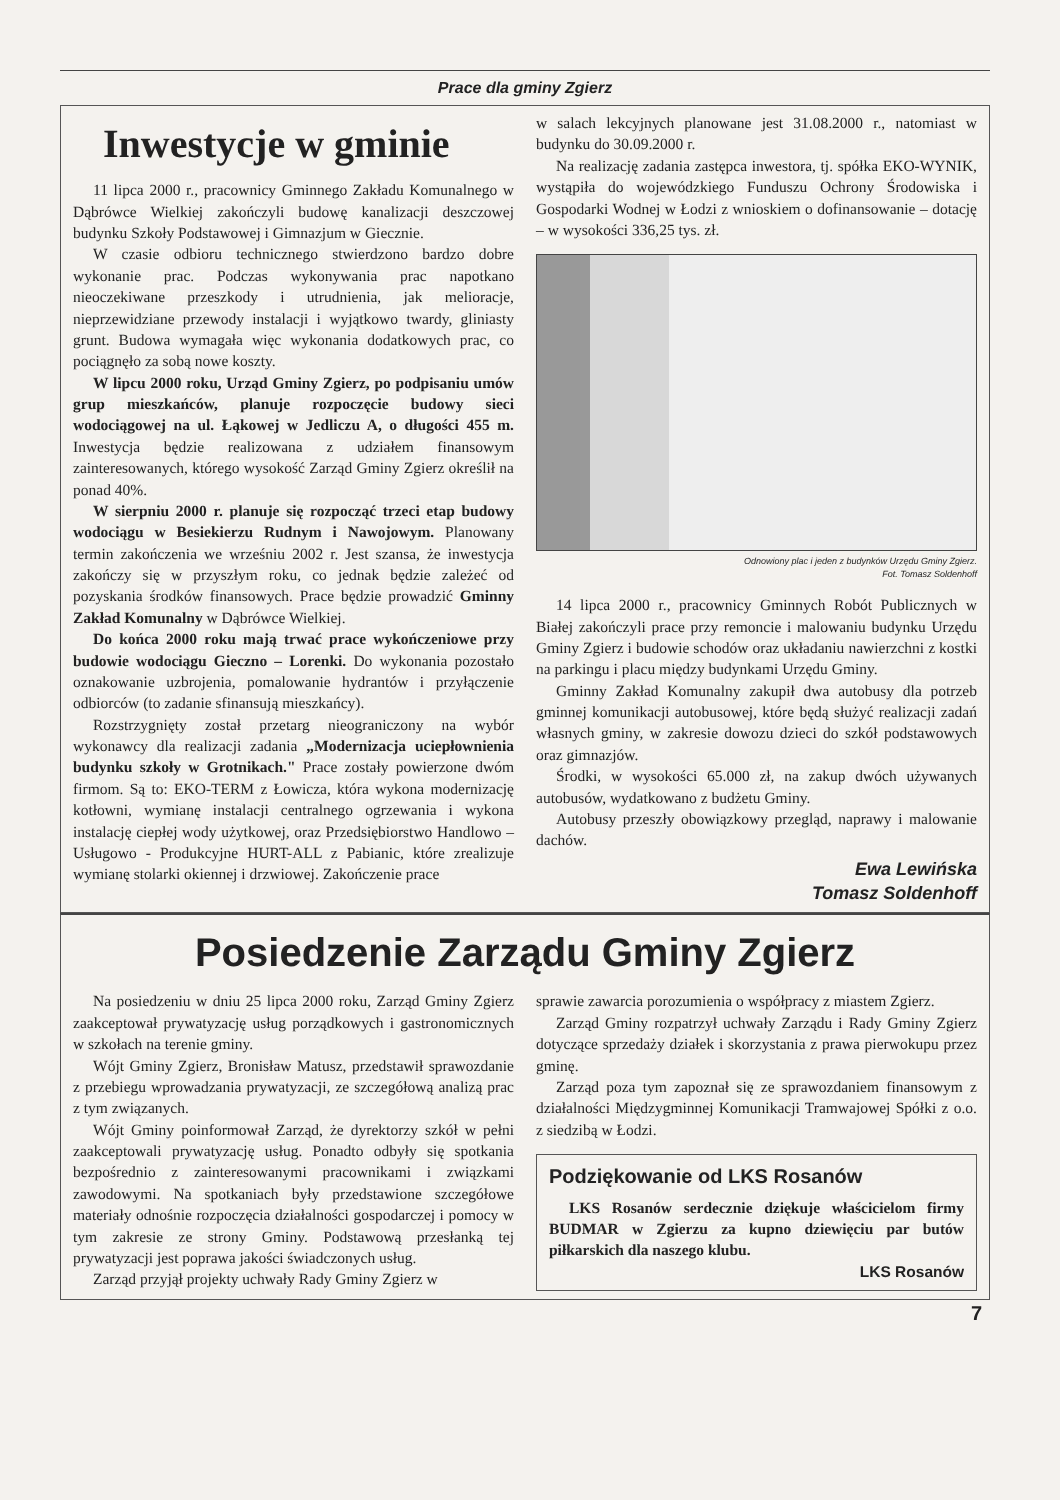Prace dla gminy Zgierz
Inwestycje w gminie
11 lipca 2000 r., pracownicy Gminnego Zakładu Komunalnego w Dąbrówce Wielkiej zakończyli budowę kanalizacji deszczowej budynku Szkoły Podstawowej i Gimnazjum w Giecznie.
W czasie odbioru technicznego stwierdzono bardzo dobre wykonanie prac. Podczas wykonywania prac napotkano nieoczekiwane przeszkody i utrudnienia, jak melioracje, nieprzewidziane przewody instalacji i wyjątkowo twardy, gliniasty grunt. Budowa wymagała więc wykonania dodatkowych prac, co pociągnęło za sobą nowe koszty.
W lipcu 2000 roku, Urząd Gminy Zgierz, po podpisaniu umów grup mieszkańców, planuje rozpoczęcie budowy sieci wodociągowej na ul. Łąkowej w Jedliczu A, o długości 455 m. Inwestycja będzie realizowana z udziałem finansowym zainteresowanych, którego wysokość Zarząd Gminy Zgierz określił na ponad 40%.
W sierpniu 2000 r. planuje się rozpocząć trzeci etap budowy wodociągu w Besiekierzu Rudnym i Nawojowym. Planowany termin zakończenia we wrześniu 2002 r. Jest szansa, że inwestycja zakończy się w przyszłym roku, co jednak będzie zależeć od pozyskania środków finansowych. Prace będzie prowadzić Gminny Zakład Komunalny w Dąbrówce Wielkiej.
Do końca 2000 roku mają trwać prace wykończeniowe przy budowie wodociągu Gieczno – Lorenki. Do wykonania pozostało oznakowanie uzbrojenia, pomalowanie hydrantów i przyłączenie odbiorców (to zadanie sfinansują mieszkańcy).
Rozstrzygnięty został przetarg nieograniczony na wybór wykonawcy dla realizacji zadania „Modernizacja uciepłownienia budynku szkoły w Grotnikach." Prace zostały powierzone dwóm firmom. Są to: EKO-TERM z Łowicza, która wykona modernizację kotłowni, wymianę instalacji centralnego ogrzewania i wykona instalację ciepłej wody użytkowej, oraz Przedsiębiorstwo Handlowo – Usługowo - Produkcyjne HURT-ALL z Pabianic, które zrealizuje wymianę stolarki okiennej i drzwiowej. Zakończenie prace
w salach lekcyjnych planowane jest 31.08.2000 r., natomiast w budynku do 30.09.2000 r.
Na realizację zadania zastępca inwestora, tj. spółka EKO-WYNIK, wystąpiła do wojewódzkiego Funduszu Ochrony Środowiska i Gospodarki Wodnej w Łodzi z wnioskiem o dofinansowanie – dotację – w wysokości 336,25 tys. zł.
Odnowiony plac i jeden z budynków Urzędu Gminy Zgierz.
Fot. Tomasz Soldenhoff
14 lipca 2000 r., pracownicy Gminnych Robót Publicznych w Białej zakończyli prace przy remoncie i malowaniu budynku Urzędu Gminy Zgierz i budowie schodów oraz układaniu nawierzchni z kostki na parkingu i placu między budynkami Urzędu Gminy.
Gminny Zakład Komunalny zakupił dwa autobusy dla potrzeb gminnej komunikacji autobusowej, które będą służyć realizacji zadań własnych gminy, w zakresie dowozu dzieci do szkół podstawowych oraz gimnazjów.
Środki, w wysokości 65.000 zł, na zakup dwóch używanych autobusów, wydatkowano z budżetu Gminy.
Autobusy przeszły obowiązkowy przegląd, naprawy i malowanie dachów.
Ewa Lewińska
Tomasz Soldenhoff
Posiedzenie Zarządu Gminy Zgierz
Na posiedzeniu w dniu 25 lipca 2000 roku, Zarząd Gminy Zgierz zaakceptował prywatyzację usług porządkowych i gastronomicznych w szkołach na terenie gminy.
Wójt Gminy Zgierz, Bronisław Matusz, przedstawił sprawozdanie z przebiegu wprowadzania prywatyzacji, ze szczegółową analizą prac z tym związanych.
Wójt Gminy poinformował Zarząd, że dyrektorzy szkół w pełni zaakceptowali prywatyzację usług. Ponadto odbyły się spotkania bezpośrednio z zainteresowanymi pracownikami i związkami zawodowymi. Na spotkaniach były przedstawione szczegółowe materiały odnośnie rozpoczęcia działalności gospodarczej i pomocy w tym zakresie ze strony Gminy. Podstawową przesłanką tej prywatyzacji jest poprawa jakości świadczonych usług.
Zarząd przyjął projekty uchwały Rady Gminy Zgierz w
sprawie zawarcia porozumienia o współpracy z miastem Zgierz.
Zarząd Gminy rozpatrzył uchwały Zarządu i Rady Gminy Zgierz dotyczące sprzedaży działek i skorzystania z prawa pierwokupu przez gminę.
Zarząd poza tym zapoznał się ze sprawozdaniem finansowym z działalności Międzygminnej Komunikacji Tramwajowej Spółki z o.o. z siedzibą w Łodzi.
Podziękowanie od LKS Rosanów
LKS Rosanów serdecznie dziękuje właścicielom firmy BUDMAR w Zgierzu za kupno dziewięciu par butów piłkarskich dla naszego klubu.
LKS Rosanów
7